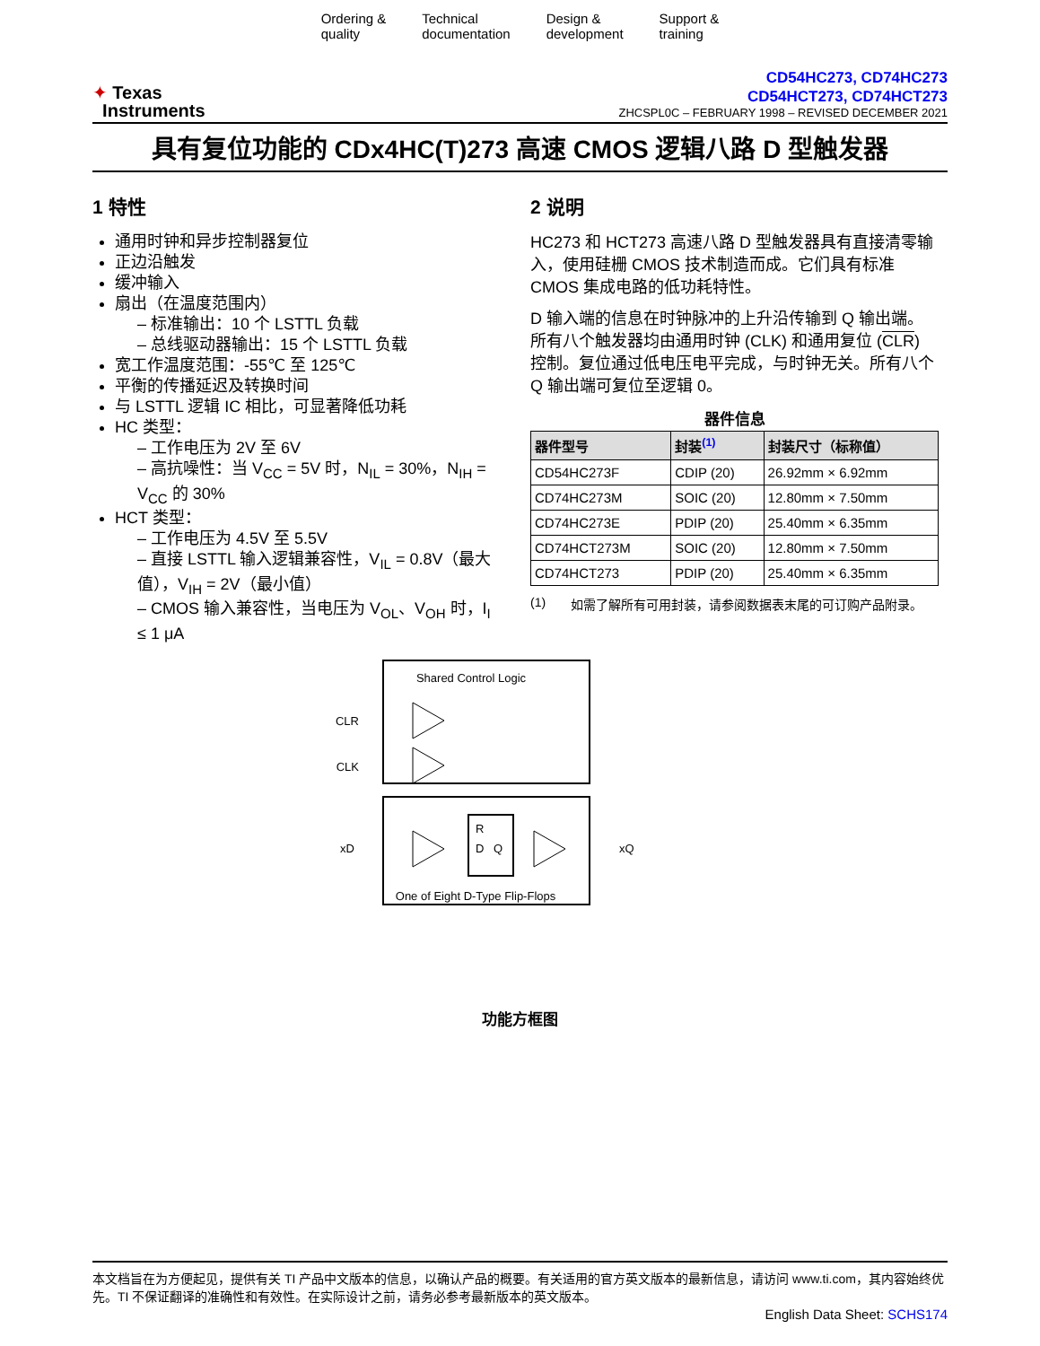Ordering &
quality
Technical
documentation
Design &
development
Support &
training
✦ Texas
Instruments
CD54HC273, CD74HC273
CD54HCT273, CD74HCT273
ZHCSPL0C – FEBRUARY 1998 – REVISED DECEMBER 2021
具有复位功能的 CDx4HC(T)273 高速 CMOS 逻辑八路 D 型触发器
1 特性
通用时钟和异步控制器复位
正边沿触发
缓冲输入
扇出（在温度范围内）
– 标准输出：10 个 LSTTL 负载
– 总线驱动器输出：15 个 LSTTL 负载
宽工作温度范围：-55℃ 至 125℃
平衡的传播延迟及转换时间
与 LSTTL 逻辑 IC 相比，可显著降低功耗
HC 类型：
– 工作电压为 2V 至 6V
– 高抗噪性：当 V<sub>CC</sub> = 5V 时，N<sub>IL</sub> = 30%，N<sub>IH</sub> = V<sub>CC</sub> 的 30%
HCT 类型：
– 工作电压为 4.5V 至 5.5V
– 直接 LSTTL 输入逻辑兼容性，V<sub>IL</sub> = 0.8V（最大值），V<sub>IH</sub> = 2V（最小值）
– CMOS 输入兼容性，当电压为 V<sub>OL</sub>、V<sub>OH</sub> 时，I<sub>I</sub> ≤ 1 μA
2 说明
HC273 和 HCT273 高速八路 D 型触发器具有直接清零输入，使用硅栅 CMOS 技术制造而成。它们具有标准 CMOS 集成电路的低功耗特性。
D 输入端的信息在时钟脉冲的上升沿传输到 Q 输出端。所有八个触发器均由通用时钟 (CLK) 和通用复位 (CLR) 控制。复位通过低电压电平完成，与时钟无关。所有八个 Q 输出端可复位至逻辑 0。
器件信息
| 器件型号 | 封装<sup>(1)</sup> | 封装尺寸（标称值） |
| --- | --- | --- |
| CD54HC273F | CDIP (20) | 26.92mm × 6.92mm |
| CD74HC273M | SOIC (20) | 12.80mm × 7.50mm |
| CD74HC273E | PDIP (20) | 25.40mm × 6.35mm |
| CD74HCT273M | SOIC (20) | 12.80mm × 7.50mm |
| CD74HCT273 | PDIP (20) | 25.40mm × 6.35mm |
(1) 如需了解所有可用封装，请参阅数据表末尾的可订购产品附录。
Shared Control Logic
CLR
CLK
R
D
Q
xD
xQ
One of Eight D-Type Flip-Flops
功能方框图
本文档旨在为方便起见，提供有关 TI 产品中文版本的信息，以确认产品的概要。有关适用的官方英文版本的最新信息，请访问 www.ti.com，其内容始终优先。TI 不保证翻译的准确性和有效性。在实际设计之前，请务必参考最新版本的英文版本。
English Data Sheet: SCHS174